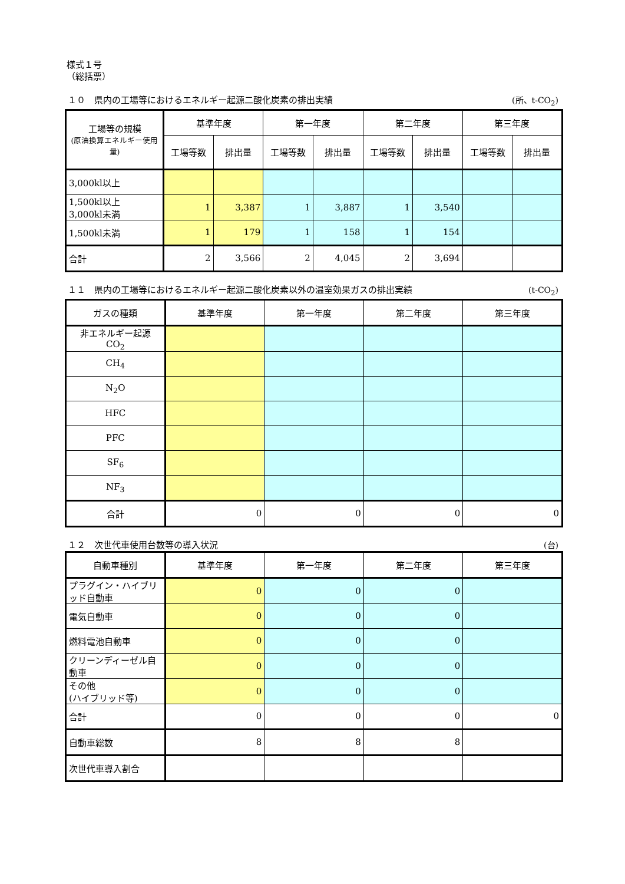様式１号
（総括票）
１０　県内の工場等におけるエネルギー起源二酸化炭素の排出実績 (所、t-CO<sub>2</sub>)
| 工場等の規模 (原油換算エネルギー使用量) | 基準年度 | | 第一年度 | | 第二年度 | | 第三年度 | |
| --- | --- | --- | --- | --- | --- | --- | --- | --- |
| | 工場等数 | 排出量 | 工場等数 | 排出量 | 工場等数 | 排出量 | 工場等数 | 排出量 |
| 3,000kl以上 | | | | | | | | |
| 1,500kl以上 3,000kl未満 | 1 | 3,387 | 1 | 3,887 | 1 | 3,540 | | |
| 1,500kl未満 | 1 | 179 | 1 | 158 | 1 | 154 | | |
| 合計 | 2 | 3,566 | 2 | 4,045 | 2 | 3,694 | | |
１１　県内の工場等におけるエネルギー起源二酸化炭素以外の温室効果ガスの排出実績 (t-CO<sub>2</sub>)
| ガスの種類 | 基準年度 | 第一年度 | 第二年度 | 第三年度 |
| --- | --- | --- | --- | --- |
| 非エネルギー起源 CO<sub>2</sub> | | | | |
| CH<sub>4</sub> | | | | |
| N<sub>2</sub>O | | | | |
| HFC | | | | |
| PFC | | | | |
| SF<sub>6</sub> | | | | |
| NF<sub>3</sub> | | | | |
| 合計 | 0 | 0 | 0 | 0 |
１２　次世代車使用台数等の導入状況 (台)
| 自動車種別 | 基準年度 | 第一年度 | 第二年度 | 第三年度 |
| --- | --- | --- | --- | --- |
| プラグイン・ハイブリッド自動車 | 0 | 0 | 0 | |
| 電気自動車 | 0 | 0 | 0 | |
| 燃料電池自動車 | 0 | 0 | 0 | |
| クリーンディーゼル自動車 | 0 | 0 | 0 | |
| その他 (ハイブリッド等) | 0 | 0 | 0 | |
| 合計 | 0 | 0 | 0 | 0 |
| 自動車総数 | 8 | 8 | 8 | |
| 次世代車導入割合 | | | | |